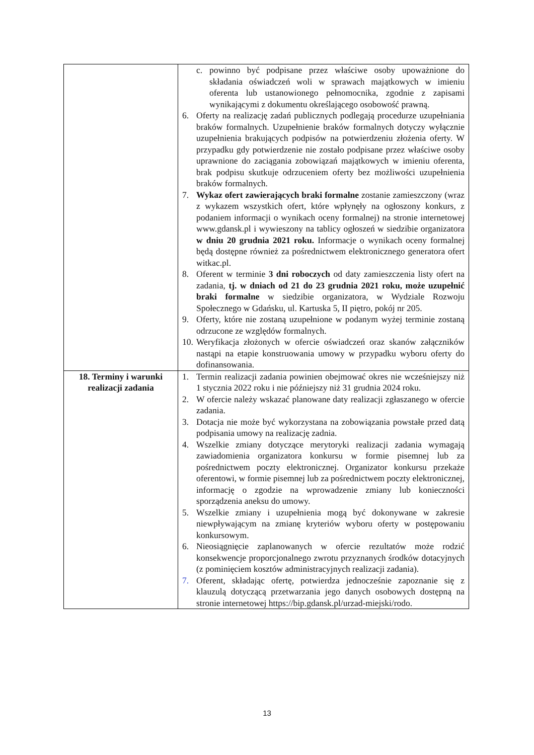| | c. powinno być podpisane przez właściwe osoby upoważnione do składania oświadczeń woli w sprawach majątkowych w imieniu oferenta lub ustanowionego pełnomocnika, zgodnie z zapisami wynikającymi z dokumentu określającego osobowość prawną. 6. Oferty na realizację zadań publicznych podlegają procedurze uzupełniania braków formalnych. Uzupełnienie braków formalnych dotyczy wyłącznie uzupełnienia brakujących podpisów na potwierdzeniu złożenia oferty. W przypadku gdy potwierdzenie nie zostało podpisane przez właściwe osoby uprawnione do zaciągania zobowiązań majątkowych w imieniu oferenta, brak podpisu skutkuje odrzuceniem oferty bez możliwości uzupełnienia braków formalnych. 7. Wykaz ofert zawierających braki formalne zostanie zamieszczony (wraz z wykazem wszystkich ofert, które wpłynęły na ogłoszony konkurs, z podaniem informacji o wynikach oceny formalnej) na stronie internetowej www.gdansk.pl i wywieszony na tablicy ogłoszeń w siedzibie organizatora w dniu 20 grudnia 2021 roku. Informacje o wynikach oceny formalnej będą dostępne również za pośrednictwem elektronicznego generatora ofert witkac.pl. 8. Oferent w terminie 3 dni roboczych od daty zamieszczenia listy ofert na zadania, tj. w dniach od 21 do 23 grudnia 2021 roku, może uzupełnić braki formalne w siedzibie organizatora, w Wydziale Rozwoju Społecznego w Gdańsku, ul. Kartuska 5, II piętro, pokój nr 205. 9. Oferty, które nie zostaną uzupełnione w podanym wyżej terminie zostaną odrzucone ze względów formalnych. 10. Weryfikacja złożonych w ofercie oświadczeń oraz skanów załączników nastąpi na etapie konstruowania umowy w przypadku wyboru oferty do dofinansowania. |
| 18. Terminy i warunki realizacji zadania | 1. Termin realizacji zadania powinien obejmować okres nie wcześniejszy niż 1 stycznia 2022 roku i nie późniejszy niż 31 grudnia 2024 roku. 2. W ofercie należy wskazać planowane daty realizacji zgłaszanego w ofercie zadania. 3. Dotacja nie może być wykorzystana na zobowiązania powstałe przed datą podpisania umowy na realizację zadnia. 4. Wszelkie zmiany dotyczące merytoryki realizacji zadania wymagają zawiadomienia organizatora konkursu w formie pisemnej lub za pośrednictwem poczty elektronicznej. Organizator konkursu przekaże oferentowi, w formie pisemnej lub za pośrednictwem poczty elektronicznej, informację o zgodzie na wprowadzenie zmiany lub konieczności sporządzenia aneksu do umowy. 5. Wszelkie zmiany i uzupełnienia mogą być dokonywane w zakresie niewpływającym na zmianę kryteriów wyboru oferty w postępowaniu konkursowym. 6. Nieosiągnięcie zaplanowanych w ofercie rezultatów może rodzić konsekwencje proporcjonalnego zwrotu przyznanych środków dotacyjnych (z pominięciem kosztów administracyjnych realizacji zadania). 7. Oferent, składając ofertę, potwierdza jednocześnie zapoznanie się z klauzulą dotyczącą przetwarzania jego danych osobowych dostępną na stronie internetowej https://bip.gdansk.pl/urzad-miejski/rodo. |
13